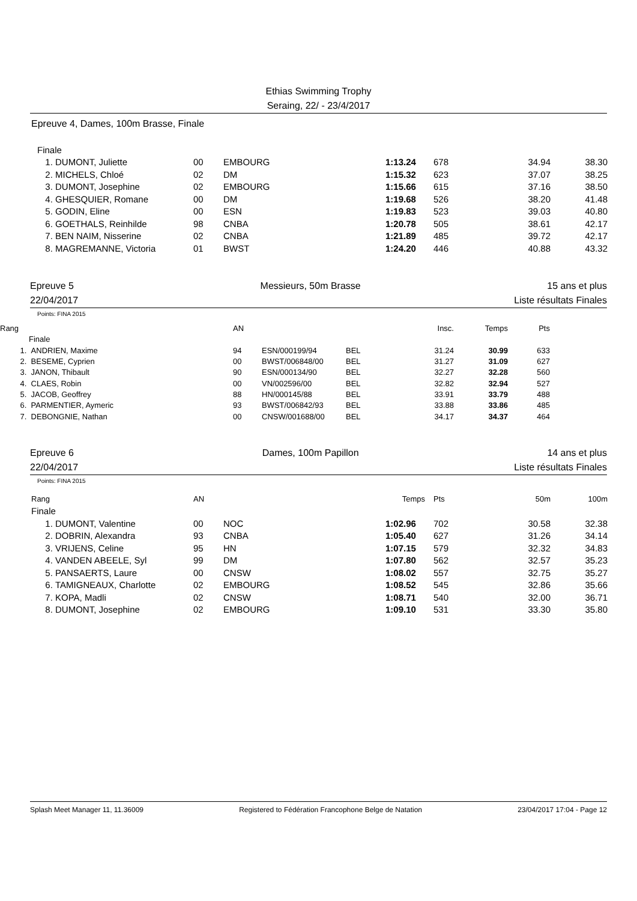Ethias Swimming Trophy
Seraing, 22/ - 23/4/2017
Epreuve 4, Dames, 100m Brasse, Finale
| Finale | | | | | | | |
| 1. | DUMONT, Juliette | 00 | EMBOURG | 1:13.24 | 678 | 34.94 | 38.30 |
| 2. | MICHELS, Chloé | 02 | DM | 1:15.32 | 623 | 37.07 | 38.25 |
| 3. | DUMONT, Josephine | 02 | EMBOURG | 1:15.66 | 615 | 37.16 | 38.50 |
| 4. | GHESQUIER, Romane | 00 | DM | 1:19.68 | 526 | 38.20 | 41.48 |
| 5. | GODIN, Eline | 00 | ESN | 1:19.83 | 523 | 39.03 | 40.80 |
| 6. | GOETHALS, Reinhilde | 98 | CNBA | 1:20.78 | 505 | 38.61 | 42.17 |
| 7. | BEN NAIM, Nisserine | 02 | CNBA | 1:21.89 | 485 | 39.72 | 42.17 |
| 8. | MAGREMANNE, Victoria | 01 | BWST | 1:24.20 | 446 | 40.88 | 43.32 |
Epreuve 5 Messieurs, 50m Brasse 15 ans et plus
22/04/2017 Liste résultats Finales
Points: FINA 2015
| Rang | | AN | | | Insc. | Temps | Pts | |
| --- | --- | --- | --- | --- | --- | --- | --- | --- |
| | Finale | | | | | | | |
| 1. | ANDRIEN, Maxime | 94 | ESN/000199/94 | BEL | 31.24 | 30.99 | 633 | |
| 2. | BESEME, Cyprien | 00 | BWST/006848/00 | BEL | 31.27 | 31.09 | 627 | |
| 3. | JANON, Thibault | 90 | ESN/000134/90 | BEL | 32.27 | 32.28 | 560 | |
| 4. | CLAES, Robin | 00 | VN/002596/00 | BEL | 32.82 | 32.94 | 527 | |
| 5. | JACOB, Geoffrey | 88 | HN/000145/88 | BEL | 33.91 | 33.79 | 488 | |
| 6. | PARMENTIER, Aymeric | 93 | BWST/006842/93 | BEL | 33.88 | 33.86 | 485 | |
| 7. | DEBONGNIE, Nathan | 00 | CNSW/001688/00 | BEL | 34.17 | 34.37 | 464 | |
Epreuve 6 Dames, 100m Papillon 14 ans et plus
22/04/2017 Liste résultats Finales
Points: FINA 2015
| Rang | | AN | | Temps | Pts | 50m | 100m |
| Finale | | | | | | | |
| 1. | DUMONT, Valentine | 00 | NOC | 1:02.96 | 702 | 30.58 | 32.38 |
| 2. | DOBRIN, Alexandra | 93 | CNBA | 1:05.40 | 627 | 31.26 | 34.14 |
| 3. | VRIJENS, Celine | 95 | HN | 1:07.15 | 579 | 32.32 | 34.83 |
| 4. | VANDEN ABEELE, Syl | 99 | DM | 1:07.80 | 562 | 32.57 | 35.23 |
| 5. | PANSAERTS, Laure | 00 | CNSW | 1:08.02 | 557 | 32.75 | 35.27 |
| 6. | TAMIGNEAUX, Charlotte | 02 | EMBOURG | 1:08.52 | 545 | 32.86 | 35.66 |
| 7. | KOPA, Madli | 02 | CNSW | 1:08.71 | 540 | 32.00 | 36.71 |
| 8. | DUMONT, Josephine | 02 | EMBOURG | 1:09.10 | 531 | 33.30 | 35.80 |
Splash Meet Manager 11, 11.36009 Registered to Fédération Francophone Belge de Natation 23/04/2017 17:04 - Page 12